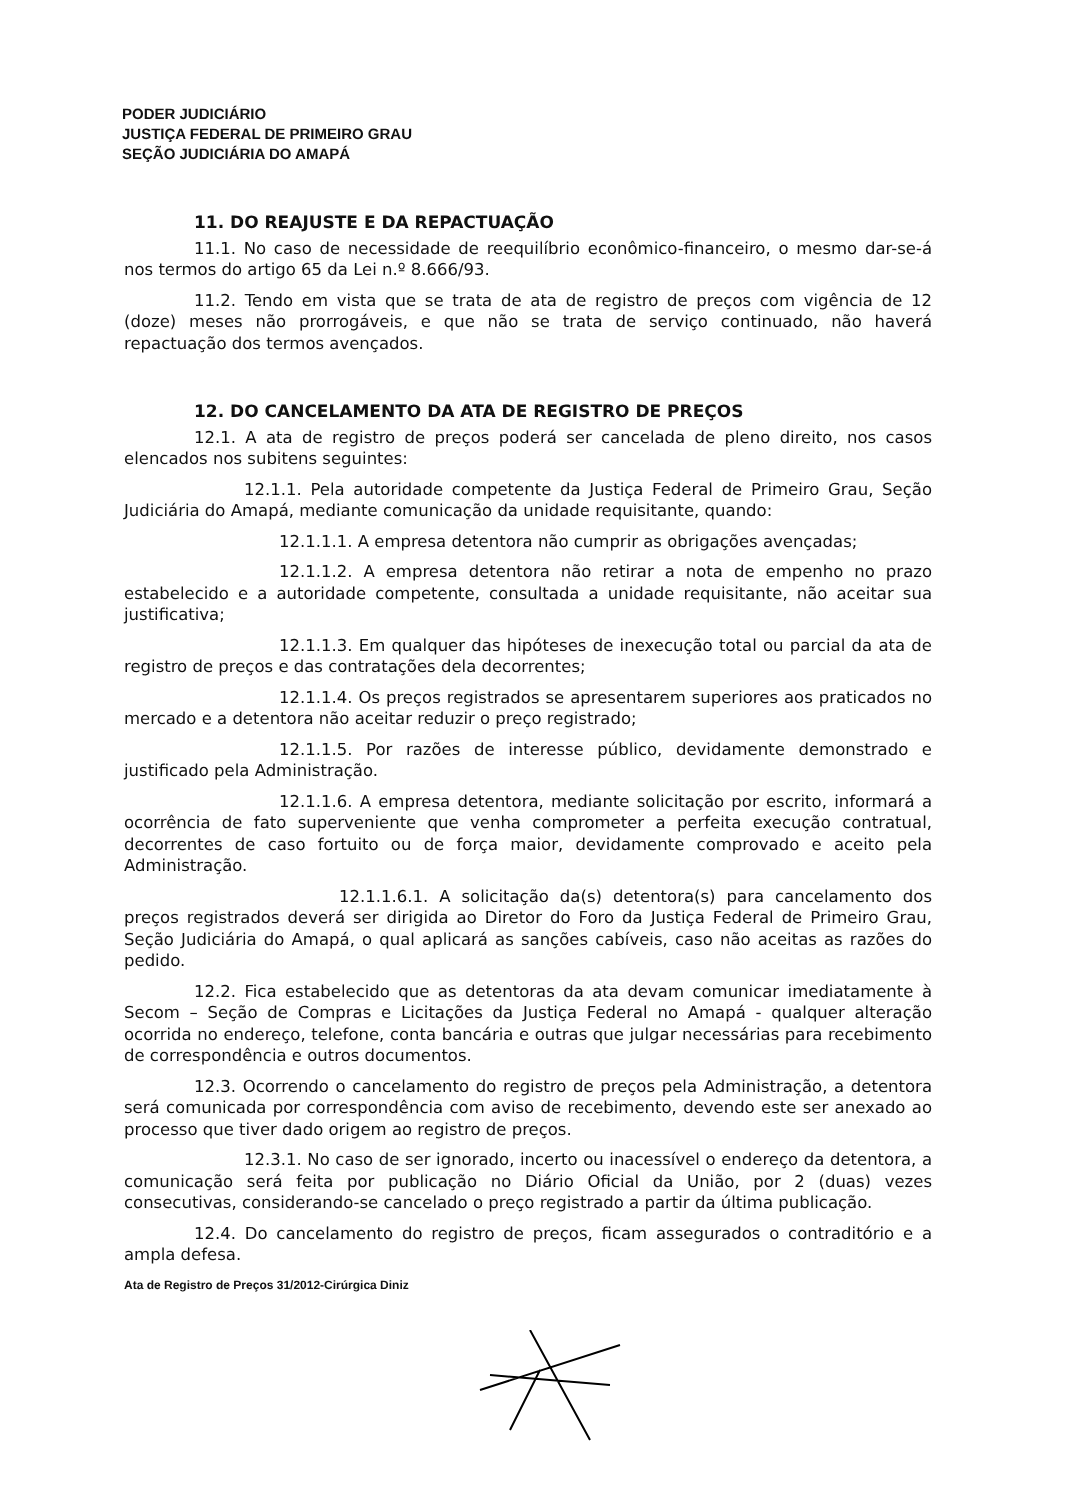PODER JUDICIÁRIO
JUSTIÇA FEDERAL DE PRIMEIRO GRAU
SEÇÃO JUDICIÁRIA DO AMAPÁ
11. DO REAJUSTE E DA REPACTUAÇÃO
11.1. No caso de necessidade de reequilíbrio econômico-financeiro, o mesmo dar-se-á nos termos do artigo 65 da Lei n.º 8.666/93.
11.2. Tendo em vista que se trata de ata de registro de preços com vigência de 12 (doze) meses não prorrogáveis, e que não se trata de serviço continuado, não haverá repactuação dos termos avençados.
12. DO CANCELAMENTO DA ATA DE REGISTRO DE PREÇOS
12.1. A ata de registro de preços poderá ser cancelada de pleno direito, nos casos elencados nos subitens seguintes:
12.1.1. Pela autoridade competente da Justiça Federal de Primeiro Grau, Seção Judiciária do Amapá, mediante comunicação da unidade requisitante, quando:
12.1.1.1. A empresa detentora não cumprir as obrigações avençadas;
12.1.1.2. A empresa detentora não retirar a nota de empenho no prazo estabelecido e a autoridade competente, consultada a unidade requisitante, não aceitar sua justificativa;
12.1.1.3. Em qualquer das hipóteses de inexecução total ou parcial da ata de registro de preços e das contratações dela decorrentes;
12.1.1.4. Os preços registrados se apresentarem superiores aos praticados no mercado e a detentora não aceitar reduzir o preço registrado;
12.1.1.5. Por razões de interesse público, devidamente demonstrado e justificado pela Administração.
12.1.1.6. A empresa detentora, mediante solicitação por escrito, informará a ocorrência de fato superveniente que venha comprometer a perfeita execução contratual, decorrentes de caso fortuito ou de força maior, devidamente comprovado e aceito pela Administração.
12.1.1.6.1. A solicitação da(s) detentora(s) para cancelamento dos preços registrados deverá ser dirigida ao Diretor do Foro da Justiça Federal de Primeiro Grau, Seção Judiciária do Amapá, o qual aplicará as sanções cabíveis, caso não aceitas as razões do pedido.
12.2. Fica estabelecido que as detentoras da ata devam comunicar imediatamente à Secom – Seção de Compras e Licitações da Justiça Federal no Amapá - qualquer alteração ocorrida no endereço, telefone, conta bancária e outras que julgar necessárias para recebimento de correspondência e outros documentos.
12.3. Ocorrendo o cancelamento do registro de preços pela Administração, a detentora será comunicada por correspondência com aviso de recebimento, devendo este ser anexado ao processo que tiver dado origem ao registro de preços.
12.3.1. No caso de ser ignorado, incerto ou inacessível o endereço da detentora, a comunicação será feita por publicação no Diário Oficial da União, por 2 (duas) vezes consecutivas, considerando-se cancelado o preço registrado a partir da última publicação.
12.4. Do cancelamento do registro de preços, ficam assegurados o contraditório e a ampla defesa.
Ata de Registro de Preços 31/2012-Cirúrgica Diniz